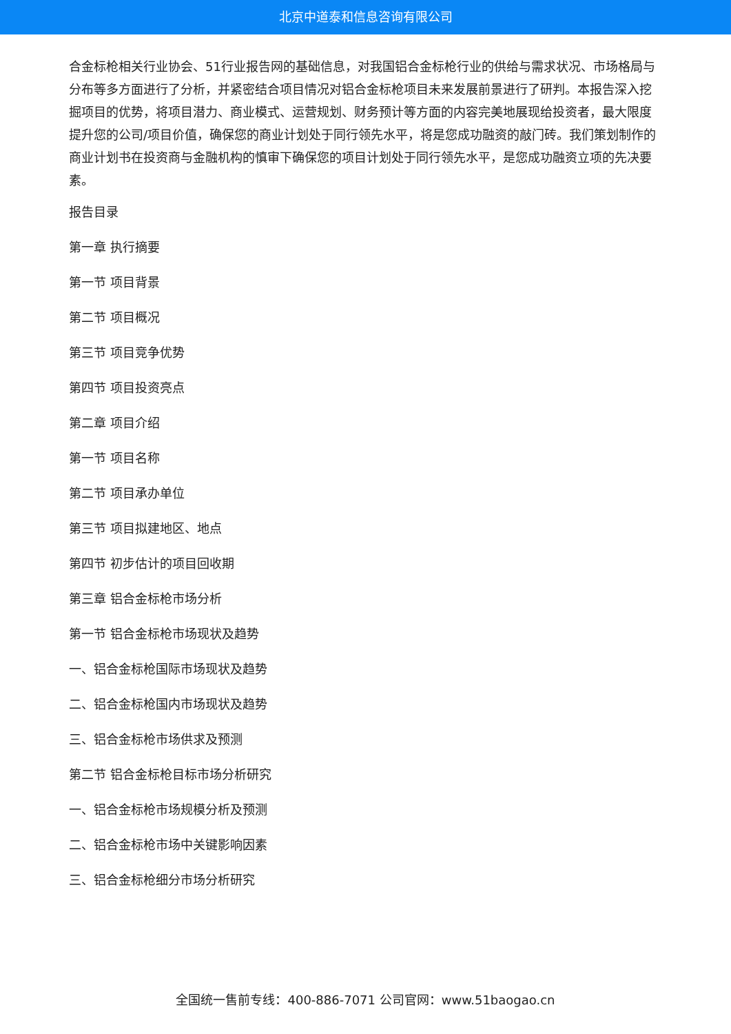北京中道泰和信息咨询有限公司
合金标枪相关行业协会、51行业报告网的基础信息，对我国铝合金标枪行业的供给与需求状况、市场格局与分布等多方面进行了分析，并紧密结合项目情况对铝合金标枪项目未来发展前景进行了研判。本报告深入挖掘项目的优势，将项目潜力、商业模式、运营规划、财务预计等方面的内容完美地展现给投资者，最大限度提升您的公司/项目价值，确保您的商业计划处于同行领先水平，将是您成功融资的敲门砖。我们策划制作的商业计划书在投资商与金融机构的慎审下确保您的项目计划处于同行领先水平，是您成功融资立项的先决要素。
报告目录
第一章 执行摘要
第一节 项目背景
第二节 项目概况
第三节 项目竞争优势
第四节 项目投资亮点
第二章 项目介绍
第一节 项目名称
第二节 项目承办单位
第三节 项目拟建地区、地点
第四节 初步估计的项目回收期
第三章 铝合金标枪市场分析
第一节 铝合金标枪市场现状及趋势
一、铝合金标枪国际市场现状及趋势
二、铝合金标枪国内市场现状及趋势
三、铝合金标枪市场供求及预测
第二节 铝合金标枪目标市场分析研究
一、铝合金标枪市场规模分析及预测
二、铝合金标枪市场中关键影响因素
三、铝合金标枪细分市场分析研究
全国统一售前专线：400-886-7071 公司官网：www.51baogao.cn